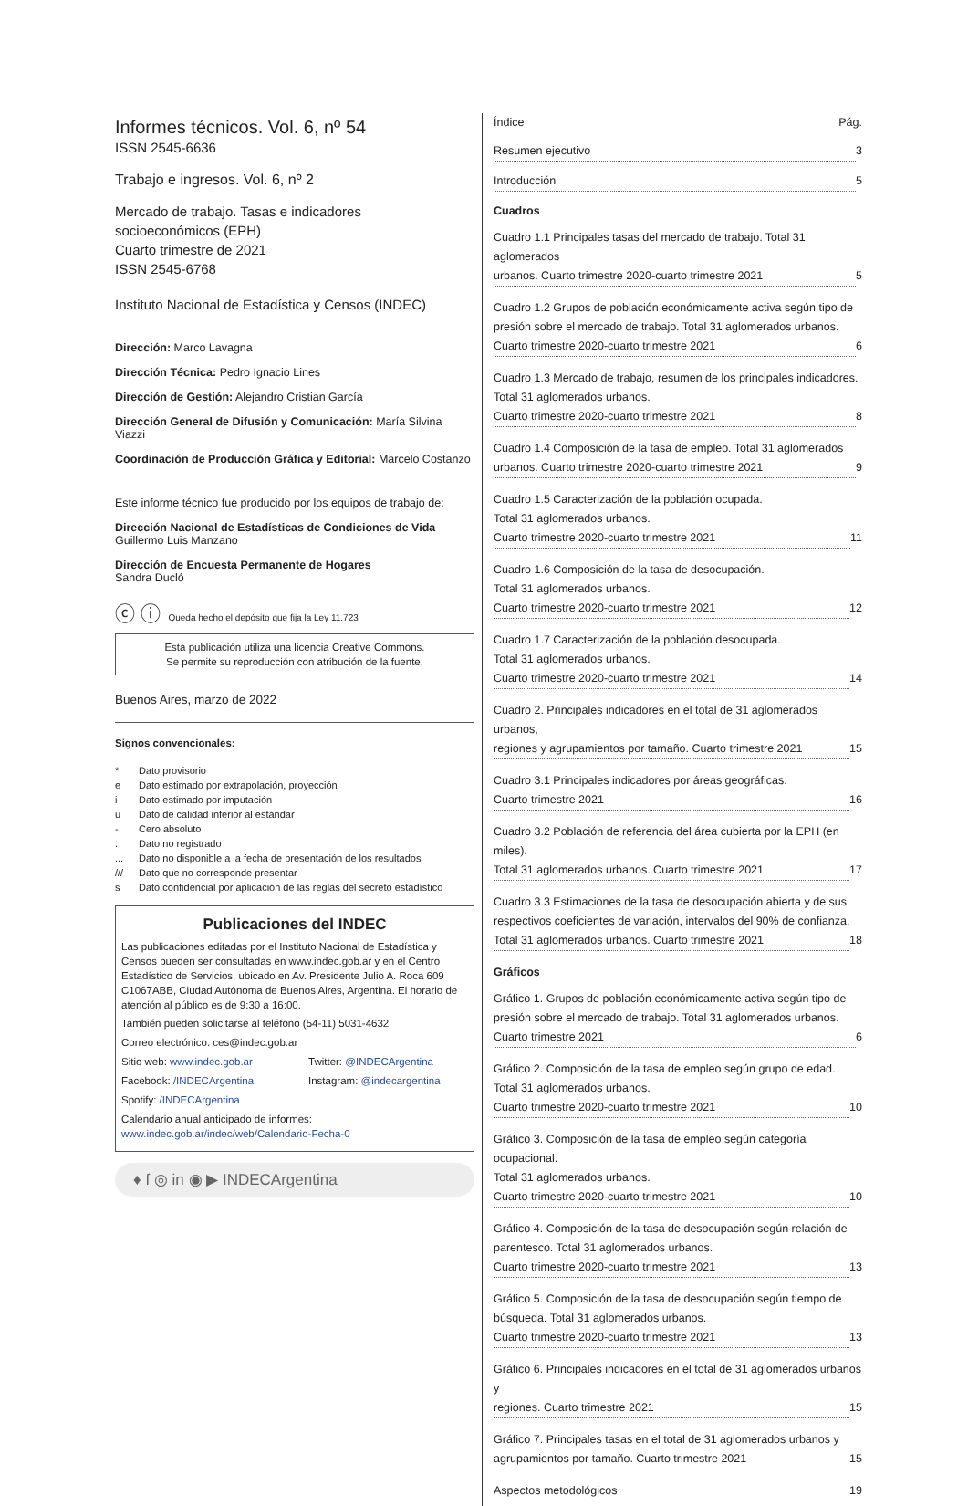Informes técnicos. Vol. 6, nº 54
ISSN 2545-6636
Trabajo e ingresos. Vol. 6, nº 2
Mercado de trabajo. Tasas e indicadores
socioeconómicos (EPH)
Cuarto trimestre de 2021
ISSN 2545-6768
Instituto Nacional de Estadística y Censos (INDEC)
Dirección: Marco Lavagna
Dirección Técnica: Pedro Ignacio Lines
Dirección de Gestión: Alejandro Cristian García
Dirección General de Difusión y Comunicación: María Silvina Viazzi
Coordinación de Producción Gráfica y Editorial: Marcelo Costanzo
Este informe técnico fue producido por los equipos de trabajo de:
Dirección Nacional de Estadísticas de Condiciones de Vida
Guillermo Luis Manzano
Dirección de Encuesta Permanente de Hogares
Sandra Ducló
ⓒ ⓘ Queda hecho el depósito que fija la Ley 11.723
Esta publicación utiliza una licencia Creative Commons.
Se permite su reproducción con atribución de la fuente.
Buenos Aires, marzo de 2022
Signos convencionales:
* Dato provisorio
e Dato estimado por extrapolación, proyección
i Dato estimado por imputación
u Dato de calidad inferior al estándar
- Cero absoluto
. Dato no registrado
... Dato no disponible a la fecha de presentación de los resultados
/// Dato que no corresponde presentar
s Dato confidencial por aplicación de las reglas del secreto estadístico
Publicaciones del INDEC
Las publicaciones editadas por el Instituto Nacional de Estadística y Censos pueden ser consultadas en www.indec.gob.ar y en el Centro Estadístico de Servicios, ubicado en Av. Presidente Julio A. Roca 609 C1067ABB, Ciudad Autónoma de Buenos Aires, Argentina. El horario de atención al público es de 9:30 a 16:00.
También pueden solicitarse al teléfono (54-11) 5031-4632
Correo electrónico: ces@indec.gob.ar
Sitio web: www.indec.gob.ar Twitter: @INDECArgentina
Facebook: /INDECArgentina Instagram: @indecargentina
Spotify: /INDECArgentina
Calendario anual anticipado de informes:
www.indec.gob.ar/indec/web/Calendario-Fecha-0
♦ f ◎ in ◉ ▶ INDECArgentina
Índice Pág.
Resumen ejecutivo 3
Introducción 5
Cuadros
Cuadro 1.1 Principales tasas del mercado de trabajo. Total 31 aglomerados
urbanos. Cuarto trimestre 2020-cuarto trimestre 2021 5
Cuadro 1.2 Grupos de población económicamente activa según tipo de presión sobre el mercado de trabajo. Total 31 aglomerados urbanos.
Cuarto trimestre 2020-cuarto trimestre 2021 6
Cuadro 1.3 Mercado de trabajo, resumen de los principales indicadores.
Total 31 aglomerados urbanos.
Cuarto trimestre 2020-cuarto trimestre 2021 8
Cuadro 1.4 Composición de la tasa de empleo. Total 31 aglomerados
urbanos. Cuarto trimestre 2020-cuarto trimestre 2021 9
Cuadro 1.5 Caracterización de la población ocupada.
Total 31 aglomerados urbanos.
Cuarto trimestre 2020-cuarto trimestre 2021 11
Cuadro 1.6 Composición de la tasa de desocupación.
Total 31 aglomerados urbanos.
Cuarto trimestre 2020-cuarto trimestre 2021 12
Cuadro 1.7 Caracterización de la población desocupada.
Total 31 aglomerados urbanos.
Cuarto trimestre 2020-cuarto trimestre 2021 14
Cuadro 2. Principales indicadores en el total de 31 aglomerados urbanos,
regiones y agrupamientos por tamaño. Cuarto trimestre 2021 15
Cuadro 3.1 Principales indicadores por áreas geográficas.
Cuarto trimestre 2021 16
Cuadro 3.2 Población de referencia del área cubierta por la EPH (en miles).
Total 31 aglomerados urbanos. Cuarto trimestre 2021 17
Cuadro 3.3 Estimaciones de la tasa de desocupación abierta y de sus respectivos coeficientes de variación, intervalos del 90% de confianza.
Total 31 aglomerados urbanos. Cuarto trimestre 2021 18
Gráficos
Gráfico 1. Grupos de población económicamente activa según tipo de presión sobre el mercado de trabajo. Total 31 aglomerados urbanos.
Cuarto trimestre 2021 6
Gráfico 2. Composición de la tasa de empleo según grupo de edad.
Total 31 aglomerados urbanos.
Cuarto trimestre 2020-cuarto trimestre 2021 10
Gráfico 3. Composición de la tasa de empleo según categoría ocupacional.
Total 31 aglomerados urbanos.
Cuarto trimestre 2020-cuarto trimestre 2021 10
Gráfico 4. Composición de la tasa de desocupación según relación de parentesco. Total 31 aglomerados urbanos.
Cuarto trimestre 2020-cuarto trimestre 2021 13
Gráfico 5. Composición de la tasa de desocupación según tiempo de búsqueda. Total 31 aglomerados urbanos.
Cuarto trimestre 2020-cuarto trimestre 2021 13
Gráfico 6. Principales indicadores en el total de 31 aglomerados urbanos y
regiones. Cuarto trimestre 2021 15
Gráfico 7. Principales tasas en el total de 31 aglomerados urbanos y
agrupamientos por tamaño. Cuarto trimestre 2021 15
Aspectos metodológicos 19